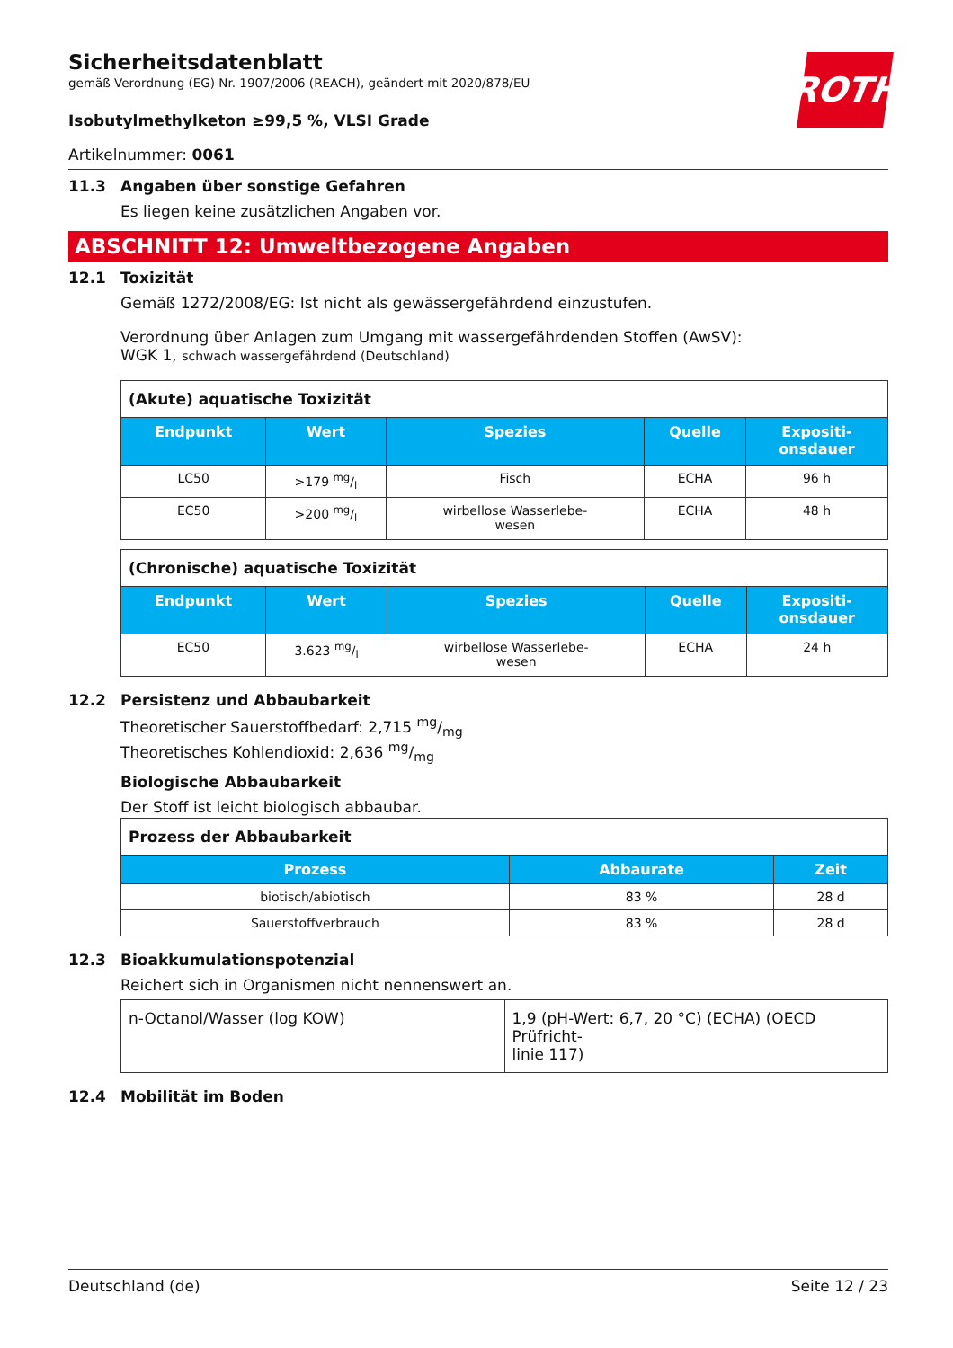ROTH
Sicherheitsdatenblatt
gemäß Verordnung (EG) Nr. 1907/2006 (REACH), geändert mit 2020/878/EU
Isobutylmethylketon ≥99,5 %, VLSI Grade
Artikelnummer: 0061
11.3 Angaben über sonstige Gefahren
Es liegen keine zusätzlichen Angaben vor.
ABSCHNITT 12: Umweltbezogene Angaben
12.1 Toxizität
Gemäß 1272/2008/EG: Ist nicht als gewässergefährdend einzustufen.
Verordnung über Anlagen zum Umgang mit wassergefährdenden Stoffen (AwSV):
WGK 1, schwach wassergefährdend (Deutschland)
| (Akute) aquatische Toxizität | | | | |
| Endpunkt | Wert | Spezies | Quelle | Expositi- onsdauer |
| LC50 | >179 mg/l | Fisch | ECHA | 96 h |
| EC50 | >200 mg/l | wirbellose Wasserlebe- wesen | ECHA | 48 h |
| (Chronische) aquatische Toxizität | | | | |
| Endpunkt | Wert | Spezies | Quelle | Expositi- onsdauer |
| EC50 | 3.623 mg/l | wirbellose Wasserlebe- wesen | ECHA | 24 h |
12.2 Persistenz und Abbaubarkeit
Theoretischer Sauerstoffbedarf: 2,715 mg/mg
Theoretisches Kohlendioxid: 2,636 mg/mg
Biologische Abbaubarkeit
Der Stoff ist leicht biologisch abbaubar.
| Prozess der Abbaubarkeit | | |
| Prozess | Abbaurate | Zeit |
| biotisch/abiotisch | 83 % | 28 d |
| Sauerstoffverbrauch | 83 % | 28 d |
12.3 Bioakkumulationspotenzial
Reichert sich in Organismen nicht nennenswert an.
| n-Octanol/Wasser (log KOW) | 1,9 (pH-Wert: 6,7, 20 °C) (ECHA) (OECD Prüfricht- linie 117) |
12.4 Mobilität im Boden
Deutschland (de) Seite 12 / 23